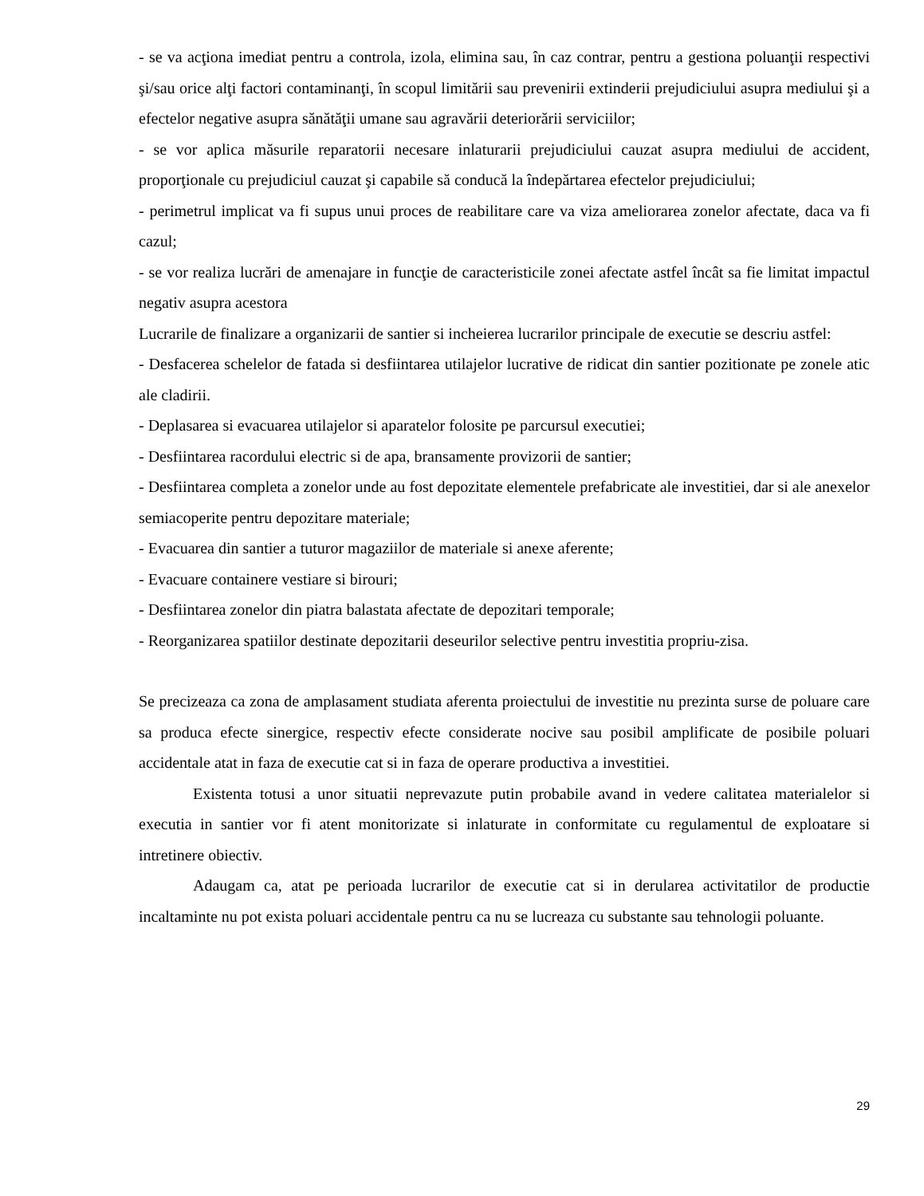- se va acţiona imediat pentru a controla, izola, elimina sau, în caz contrar, pentru a gestiona poluanţii respectivi şi/sau orice alţi factori contaminanţi, în scopul limitării sau prevenirii extinderii prejudiciului asupra mediului şi a efectelor negative asupra sănătăţii umane sau agravării deteriorării serviciilor;
- se vor aplica măsurile reparatorii necesare inlaturarii prejudiciului cauzat asupra mediului de accident, proporţionale cu prejudiciul cauzat şi capabile să conducă la îndepărtarea efectelor prejudiciului;
- perimetrul implicat va fi supus unui proces de reabilitare care va viza ameliorarea zonelor afectate, daca va fi cazul;
- se vor realiza lucrări de amenajare in funcţie de caracteristicile zonei afectate astfel încât sa fie limitat impactul negativ asupra acestora
Lucrarile de finalizare a organizarii de santier si incheierea lucrarilor principale de executie se descriu astfel:
- Desfacerea schelelor de fatada si desfiintarea utilajelor lucrative de ridicat din santier pozitionate pe zonele atic ale cladirii.
- Deplasarea si evacuarea utilajelor si aparatelor folosite pe parcursul executiei;
- Desfiintarea racordului electric si de apa, bransamente provizorii de santier;
- Desfiintarea completa a zonelor unde au fost depozitate elementele prefabricate ale investitiei, dar si ale anexelor semiacoperite pentru depozitare materiale;
- Evacuarea din santier a tuturor magaziilor de materiale si anexe aferente;
- Evacuare containere vestiare si birouri;
- Desfiintarea zonelor din piatra balastata afectate de depozitari temporale;
- Reorganizarea spatiilor destinate depozitarii deseurilor selective pentru investitia propriu-zisa.
Se precizeaza ca zona de amplasament studiata aferenta proiectului de investitie nu prezinta surse de poluare care sa produca efecte sinergice, respectiv efecte considerate nocive sau posibil amplificate de posibile poluari accidentale atat in faza de executie cat si in faza de operare productiva a investitiei.
Existenta totusi a unor situatii neprevazute putin probabile avand in vedere calitatea materialelor si executia in santier vor fi atent monitorizate si inlaturate in conformitate cu regulamentul de exploatare si intretinere obiectiv.
Adaugam ca, atat pe perioada lucrarilor de executie cat si in derularea activitatilor de productie incaltaminte nu pot exista poluari accidentale pentru ca nu se lucreaza cu substante sau tehnologii poluante.
29